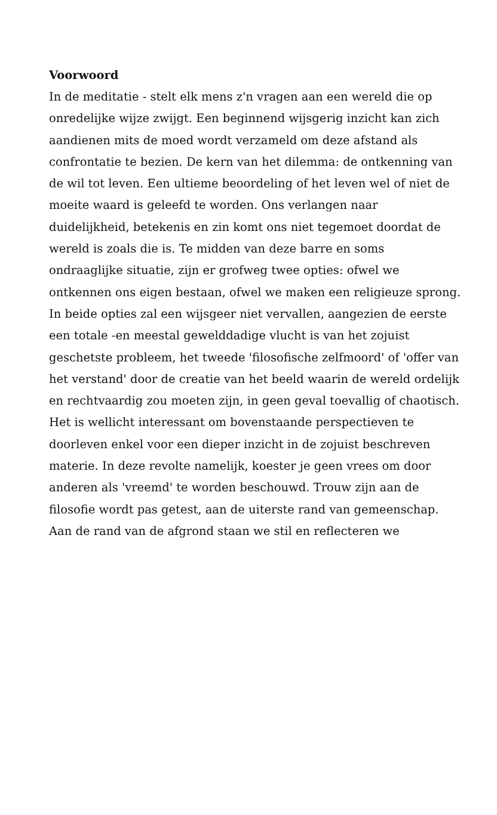Voorwoord
In de meditatie - stelt elk mens z'n vragen aan een wereld die op onredelijke wijze zwijgt. Een beginnend wijsgerig inzicht kan zich aandienen mits de moed wordt verzameld om deze afstand als confrontatie te bezien. De kern van het dilemma: de ontkenning van de wil tot leven. Een ultieme beoordeling of het leven wel of niet de moeite waard is geleefd te worden. Ons verlangen naar duidelijkheid, betekenis en zin komt ons niet tegemoet doordat de wereld is zoals die is. Te midden van deze barre en soms ondraaglijke situatie, zijn er grofweg twee opties: ofwel we ontkennen ons eigen bestaan, ofwel we maken een religieuze sprong. In beide opties zal een wijsgeer niet vervallen, aangezien de eerste een totale -en meestal gewelddadige vlucht is van het zojuist geschetste probleem, het tweede 'filosofische zelfmoord' of 'offer van het verstand' door de creatie van het beeld waarin de wereld ordelijk en rechtvaardig zou moeten zijn, in geen geval toevallig of chaotisch. Het is wellicht interessant om bovenstaande perspectieven te doorleven enkel voor een dieper inzicht in de zojuist beschreven materie. In deze revolte namelijk, koester je geen vrees om door anderen als 'vreemd' te worden beschouwd. Trouw zijn aan de filosofie wordt pas getest, aan de uiterste rand van gemeenschap. Aan de rand van de afgrond staan we stil en reflecteren we